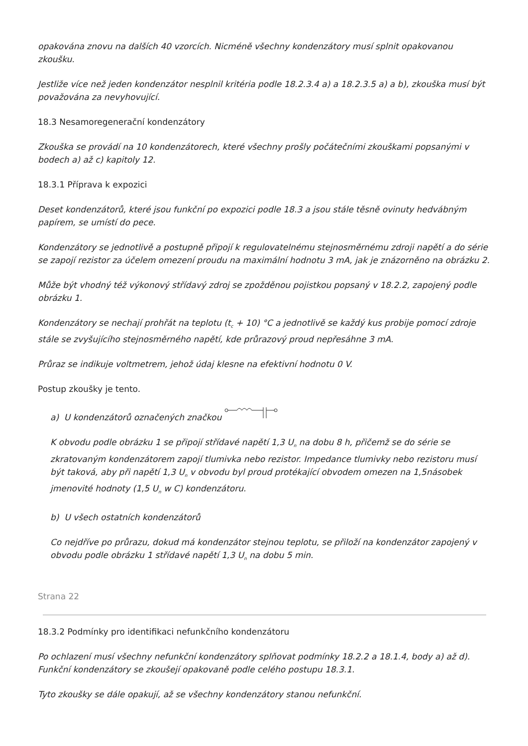opakována znovu na dalších 40 vzorcích. Nicméně všechny kondenzátory musí splnit opakovanou zkoušku.
Jestliže více než jeden kondenzátor nesplnil kritéria podle 18.2.3.4 a) a 18.2.3.5 a) a b), zkouška musí být považována za nevyhovující.
18.3 Nesamoregenerační kondenzátory
Zkouška se provádí na 10 kondenzátorech, které všechny prošly počátečními zkouškami popsanými v bodech a) až c) kapitoly 12.
18.3.1 Příprava k expozici
Deset kondenzátorů, které jsou funkční po expozici podle 18.3 a jsou stále těsně ovinuty hedvábným papírem, se umístí do pece.
Kondenzátory se jednotlivě a postupně připojí k regulovatelnému stejnosměrnému zdroji napětí a do série se zapojí rezistor za účelem omezení proudu na maximální hodnotu 3 mA, jak je znázorněno na obrázku 2.
Může být vhodný též výkonový střídavý zdroj se zpožděnou pojistkou popsaný v 18.2.2, zapojený podle obrázku 1.
Kondenzátory se nechají prohřát na teplotu (t<sub>c</sub> + 10) °C a jednotlivě se každý kus probije pomocí zdroje stále se zvyšujícího stejnosměrného napětí, kde průrazový proud nepřesáhne 3 mA.
Průraz se indikuje voltmetrem, jehož údaj klesne na efektivní hodnotu 0 V.
Postup zkoušky je tento.
a) U kondenzátorů označených značkou
K obvodu podle obrázku 1 se připojí střídavé napětí 1,3 U<sub>n</sub> na dobu 8 h, přičemž se do série se zkratovaným kondenzátorem zapojí tlumivka nebo rezistor. Impedance tlumivky nebo rezistoru musí být taková, aby při napětí 1,3 U<sub>n</sub> v obvodu byl proud protékající obvodem omezen na 1,5násobek jmenovité hodnoty (1,5 U<sub>n</sub> w C) kondenzátoru.
b) U všech ostatních kondenzátorů
Co nejdříve po průrazu, dokud má kondenzátor stejnou teplotu, se přiloží na kondenzátor zapojený v obvodu podle obrázku 1 střídavé napětí 1,3 U<sub>n</sub> na dobu 5 min.
Strana 22
18.3.2 Podmínky pro identifikaci nefunkčního kondenzátoru
Po ochlazení musí všechny nefunkční kondenzátory splňovat podmínky 18.2.2 a 18.1.4, body a) až d). Funkční kondenzátory se zkoušejí opakovaně podle celého postupu 18.3.1.
Tyto zkoušky se dále opakují, až se všechny kondenzátory stanou nefunkční.